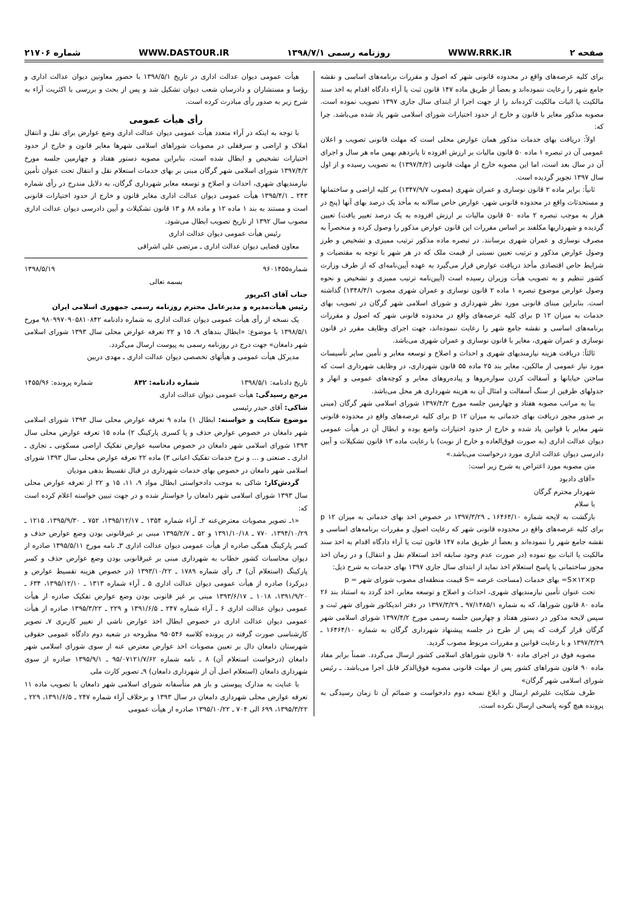صفحه ۲ WWW.RRK.IR روزنامه رسمی ۱۳۹۸/۷/۱ WWW.DASTOUR.IR شماره ۲۱۷۰۶
برای کلیه عرصه‌های واقع در محدوده قانونی شهر که اصول و مقررات برنامه‌های اساسی و نقشه جامع شهر را رعایت ننموده‌اند و بعضاً از طریق ماده ۱۴۷ قانون ثبت یا آراء دادگاه اقدام به اخذ سند مالکیت یا اثبات مالکیت کرده‌اند را از جهت اجرا از ابتدای سال جاری ۱۳۹۷ تصویب نموده است. مصوبه مذکور مغایر با قانون و خارج از حدود اختیارات شورای اسلامی شهر یاد شده می‌باشد. چرا که:
اولاً: دریافت بهای خدمات مذکور همان عوارض محلی است که مهلت قانونی تصویب و اعلان عمومی آن در تبصره ۱ ماده ۵۰ قانون مالیات بر ارزش افزوده تا پانزدهم بهمن ماه هر سال و اجرای آن در سال بعد است، اما این مصوبه خارج از مهلت قانونی (۱۳۹۷/۴/۲) به تصویب رسیده و از اول سال ۱۳۹۷ تجویز گردیده است.
ثانیاً: برابر ماده ۲ قانون نوسازی و عمران شهری (مصوب ۱۳۴۷/۹/۷) بر کلیه اراضی و ساختمانها و مستحدثات واقع در محدوده قانونی شهر، عوارض خاص سالانه به مأخذ یک درصد بهای آنها (پنج در هزار به موجب تبصره ۲ ماده ۵۰ قانون مالیات بر ارزش افزوده به یک درصد تغییر یافت) تعیین گردیده و شهرداریها مکلفند بر اساس مقررات این قانون عوارض مذکور را وصول کرده و منحصراً به مصرف نوسازی و عمران شهری برسانند. در تبصره ماده مذکور ترتیب ممیزی و تشخیص و طرز وصول عوارض مذکور و ترتیب تعیین نسبتی از قیمت ملک که در هر شهر با توجه به مقتضیات و شرایط خاص اقتصادی مأخذ دریافت عوارض قرار می‌گیرد به عهده آیین‌نامه‌ای که از طرف وزارت کشور تنظیم و به تصویب هیأت وزیران رسیده است (آیین‌نامه ترتیب ممیزی و تشخیص و نحوه وصول عوارض موضوع تبصره ۱ ماده ۲ قانون نوسازی و عمران شهری مصوب ۱۳۴۸/۴/۱) گذاشته است. بنابراین مبنای قانونی مورد نظر شهرداری و شورای اسلامی شهر گرگان در تصویب بهای خدمات به میزان ۱۲ p برای کلیه عرصه‌های واقع در محدوده قانونی شهر که اصول و مقررات برنامه‌های اساسی و نقشه جامع شهر را رعایت ننموده‌اند، جهت اجرای وظایف مقرر در قانون نوسازی و عمران شهری، مغایر با قانون نوسازی و عمران شهری می‌باشد.
ثالثاً: دریافت هزینه نیازمندیهای شهری و احداث و اصلاح و توسعه معابر و تأمین سایر تأسیسات مورد نیاز عمومی از مالکین، مغایر بند ۲۵ ماده ۵۵ قانون شهرداری، در وظایف شهرداری است که ساختن خیابانها و آسفالت کردن سواره‌روها و پیاده‌روهای معابر و کوچه‌های عمومی و انهار و جدولهای طرفین از سنگ آسفالت و امثال آن به هزینه شهرداری هر محل می‌باشد.
بنا به مراتب مصوبه هفتاد و چهارمین جلسه مورخ ۱۳۹۷/۴/۲ شورای اسلامی شهر گرگان (مبنی بر صدور مجوز دریافت بهای خدماتی به میزان ۱۲ p برای کلیه عرصه‌های واقع در محدوده قانونی شهر مغایر با قوانین یاد شده و خارج از حدود اختیارات واضع بوده و ابطال آن در هیأت عمومی دیوان عدالت اداری (به صورت فوق‌العاده و خارج از نوبت) با رعایت ماده ۱۳ قانون تشکیلات و آیین دادرسی دیوان عدالت اداری مورد درخواست می‌باشد.»
متن مصوبه مورد اعتراض به شرح زیر است:
«آقای دادبود
شهردار محترم گرگان
با سلام
بازگشت به لایحه شماره ۱۶۴۶۴/۱۰ ـ ۱۳۹۷/۳/۲۹ در خصوص اخذ بهای خدماتی به میزان ۱۲ p برای کلیه عرصه‌های واقع در محدوده قانونی شهر که رعایت اصول و مقررات برنامه‌های اساسی و نقشه جامع شهر را ننموده‌اند و بعضاً از طریق ماده ۱۴۷ قانون ثبت یا آراء دادگاه اقدام به اخذ سند مالکیت یا اثبات بیع نموده (در صورت عدم وجود سابقه اخذ استعلام نقل و انتقال) و در زمان اخذ مجوز ساختمانی یا پاسخ استعلام اخذ نماید از ابتدای سال جاری ۱۳۹۷ بهای خدمات به شرح ذیل:
S×۱۲×p= بهای خدمات (مساحت عرصه =S قیمت منطقه‌ای مصوب شورای شهر = p
تحت عنوان تأمین نیازمندیهای شهری، احداث و اصلاح و توسعه معابر، اخذ گردد به استناد بند ۲۶ ماده ۸۰ قانون شوراها، که به شماره ۹۷/۱۴۸۵/۱ ـ ۱۳۹۷/۳/۲۹ در دفتر اندیکاتور شورای شهر ثبت و سپس لایحه مذکور در دستور هفتاد و چهارمین جلسه رسمی مورخ ۱۳۹۷/۴/۲ شورای اسلامی شهر گرگان قرار گرفت که پس از طرح در جلسه پیشنهاد شهرداری گرگان به شماره ۱۶۴۶۴/۱۰ ـ ۱۳۹۷/۳/۲۹ و با رعایت قوانین و مقررات مربوط مصوب گردید.
مصوبه فوق در اجرای ماده ۹۰ قانون شوراهای اسلامی کشور ارسال می‌گردد. ضمناً برابر مفاد ماده ۹۰ قانون شوراهای کشور پس از مهلت قانونی مصوبه فوق‌الذکر قابل اجرا می‌باشد. ـ رئیس شورای اسلامی شهر گرگان»
طرف شکایت علیرغم ارسال و ابلاغ نسخه دوم دادخواست و ضمائم آن تا زمان رسیدگی به پرونده هیچ گونه پاسخی ارسال نکرده است.
هیأت عمومی دیوان عدالت اداری در تاریخ ۱۳۹۸/۵/۱ با حضور معاونین دیوان عدالت اداری و رؤسا و مستشاران و دادرسان شعب دیوان تشکیل شد و پس از بحث و بررسی با اکثریت آراء به شرح زیر به صدور رأی مبادرت کرده است.
رأی هیأت عمومی
با توجه به اینکه در آراء متعدد هیأت عمومی دیوان عدالت اداری وضع عوارض برای نقل و انتقال املاک و اراضی و سرقفلی در مصوبات شوراهای اسلامی شهرها مغایر قانون و خارج از حدود اختیارات تشخیص و ابطال شده است، بنابراین مصوبه دستور هفتاد و چهارمین جلسه مورخ ۱۳۹۷/۴/۲ شورای اسلامی شهر گرگان مبنی بر بهای خدمات استعلام نقل و انتقال تحت عنوان تأمین نیازمندیهای شهری، احداث و اصلاح و توسعه معابر شهرداری گرگان، به دلایل مندرج در رأی شماره ۲۴۳ ـ ۱۳۹۵/۴/۱ هیأت عمومی دیوان عدالت اداری مغایر قانون و خارج از حدود اختیارات قانونی است و مستند به بند ۱ ماده ۱۲ و ماده ۸۸ و ۱۳ قانون تشکیلات و آیین دادرسی دیوان عدالت اداری مصوب سال ۱۳۹۲ از تاریخ تصویب ابطال می‌شود.
رئیس هیأت عمومی دیوان عدالت اداری
معاون قضایی دیوان عدالت اداری ـ مرتضی علی اشراقی
شماره۹۶۰۱۴۵۵ ۱۳۹۸/۵/۱۹
بسمه تعالی
جناب آقای اکبرپور
رئیس هیأت‌مدیره و مدیرعامل محترم روزنامه رسمی جمهوری اسلامی ایران
یک نسخه از رأی هیأت عمومی دیوان عدالت اداری به شماره دادنامه ۹۸۰۹۹۷۰۹۰۵۸۱۰۸۴۲ مورخ ۱۳۹۸/۵/۱ با موضوع: «ابطال بندهای ۹، ۱۵ و ۲۲ تعرفه عوارض محلی سال ۱۳۹۳ شورای اسلامی شهر دامغان» جهت درج در روزنامه رسمی به پیوست ارسال می‌گردد.
مدیرکل هیأت عمومی و هیأتهای تخصصی دیوان عدالت اداری ـ مهدی دربین
تاریخ دادنامه: ۱۳۹۸/۵/۱ شماره دادنامه: ۸۴۲ شماره پرونده: ۱۴۵۵/۹۶
مرجع رسیدگی: هیأت عمومی دیوان عدالت اداری
شاکی: آقای حیدر رئیسی
موضوع شکایت و خواسته: ابطال ۱) ماده ۹ تعرفه عوارض محلی سال ۱۳۹۳ شورای اسلامی شهر دامغان در خصوص عوارض حذف و یا کسری پارکینگ ۲) ماده ۱۵ تعرفه عوارض محلی سال ۱۳۹۳ شورای اسلامی شهر دامغان در خصوص محاسبه عوارض تفکیک اراضی مسکونی ـ تجاری ـ اداری ـ صنعتی و ... و نرخ خدمات تفکیک اعیانی ۳) ماده ۲۲ تعرفه عوارض محلی سال ۱۳۹۳ شورای اسلامی شهر دامغان در خصوص بهای خدمات شهرداری در قبال تقسیط بدهی مودیان
گردش‌کار: شاکی به موجب دادخواستی ابطال مواد ۹، ۱۱، ۱۵ و ۲۲ از تعرفه عوارض محلی سال ۱۳۹۳ شورای اسلامی شهر دامغان را خواستار شده و در جهت تبیین خواسته اعلام کرده است که:
«۱ـ تصویر مصوبات معترض‌عنه ۲ـ آراء شماره ۱۳۵۴ ـ ۱۳۹۵/۱۲/۱۷، ۷۵۲ ـ ۱۳۹۵/۹/۳۰، ۱۲۱۵ ـ ۱۳۹۴/۱۰/۲۹، ۷۷۰ ـ ۱۳۹۱/۱۰/۱۸ و ۵۲ ـ ۱۳۹۵/۲/۷ مبنی بر غیرقانونی بودن وضع عوارض حذف و کسر پارکینگ همگی صادره از هیأت عمومی دیوان عدالت اداری ۳ـ نامه مورخ ۱۳۹۵/۵/۱۱ صادره از دیوان محاسبات کشور خطاب به شهرداری مبنی بر غیرقانونی بودن وضع عوارض حذف و کسر پارکینگ (استعلام آن) ۴ـ رأی شماره ۱۷۸۹ ـ ۱۳۹۳/۱۰/۲۲ (در خصوص هزینه تقسیط عوارض و دیرکرد) صادره از هیأت عمومی دیوان عدالت اداری ۵ ـ آراء شماره ۱۳۱۳ ـ ۱۳۹۵/۱۲/۱۰، ۶۳۴ ـ ۱۳۹۱/۹/۲۰، ۱۰۱۸ ـ ۱۳۹۳/۶/۱۷ مبنی بر غیر قانونی بودن وضع عوارض تفکیک صادره از هیأت عمومی دیوان عدالت اداری ۶ ـ آراء شماره ۲۴۷ ـ ۱۳۹۱/۶/۵ و ۲۲۹ ـ ۱۳۹۵/۳/۲۲ صادره از هیأت عمومی دیوان عدالت اداری در خصوص ابطال اخذ عوارض ناشی از تغییر کاربری ۷ـ تصویر کارشناسی صورت گرفته در پرونده کلاسه ۹۵۰۵۴۶ مطروحه در شعبه دوم دادگاه عمومی حقوقی شهرستان دامغان دال بر تعیین مصوبات اخذ عوارض معترض عنه از سوی شورای اسلامی شهر دامغان (درخواست استعلام آن) ۸ ـ نامه شماره ۹۵/۰۷۱۲۱/۷/۶۲ ـ ۱۳۹۵/۹/۱ صادره از سوی شهرداری دامغان (استعلام اصل آن از شهرداری دامغان) ۹ـ تصویر کارت ملی
با عنایت به مدارک پیوستی و باز هم متأسفانه شورای اسلامی شهر دامغان با تصویب ماده ۱۱ تعرفه عوارض محلی شهرداری دامغان در سال ۱۳۹۳ و برخلاف آراء شماره ۲۴۷ ـ ۱۳۹۱/۶/۵، ۲۲۹ ـ ۱۳۹۵/۳/۲۲، ۶۹۹ الی ۷۰۴ ـ ۱۳۹۵/۱۰/۲۲ صادره از هیأت عمومی